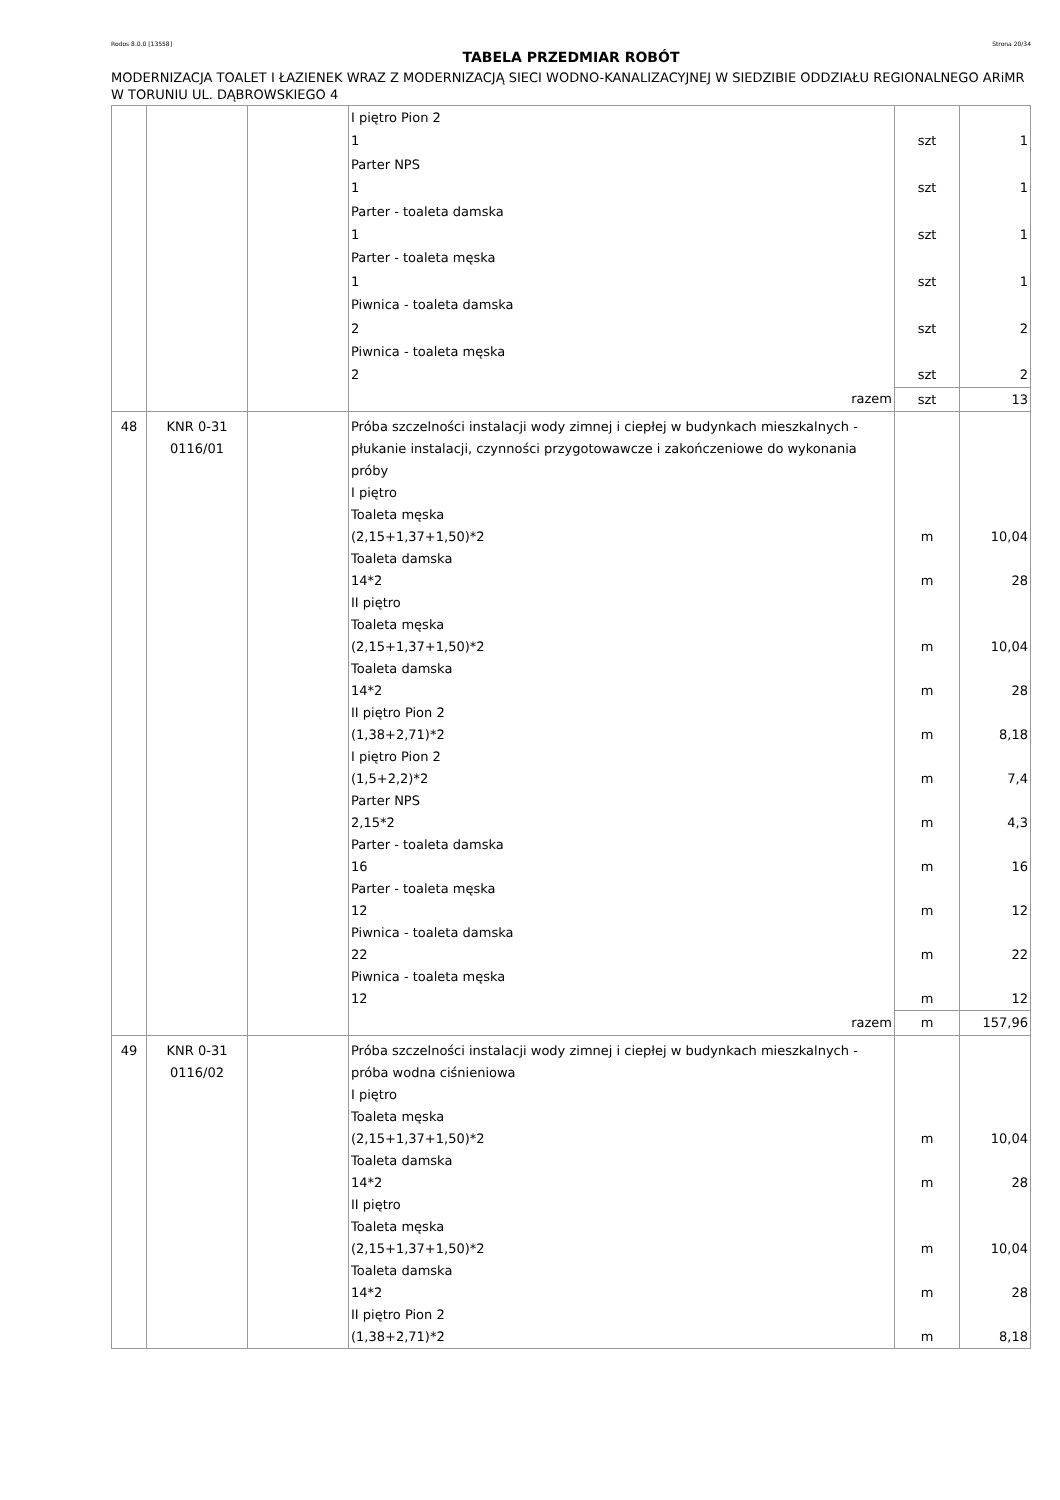Rodos 8.0.0 [13558] Strona 20/34
TABELA PRZEDMIAR ROBÓT
MODERNIZACJA TOALET I ŁAZIENEK WRAZ Z MODERNIZACJĄ SIECI WODNO-KANALIZACYJNEJ W SIEDZIBIE ODDZIAŁU REGIONALNEGO ARiMR W TORUNIU UL. DĄBROWSKIEGO 4
| | | | I piętro Pion 2 1 Parter NPS 1 Parter - toaleta damska 1 Parter - toaleta męska 1 Piwnica - toaleta damska 2 Piwnica - toaleta męska 2 | szt szt szt szt szt szt | 1 1 1 1 2 2 |
| | | | razem | szt | 13 |
| 48 | KNR 0-31 0116/01 | | Próba szczelności instalacji wody zimnej i ciepłej w budynkach mieszkalnych - płukanie instalacji, czynności przygotowawcze i zakończeniowe do wykonania próby I piętro Toaleta męska (2,15+1,37+1,50)*2 Toaleta damska 14*2 II piętro Toaleta męska (2,15+1,37+1,50)*2 Toaleta damska 14*2 II piętro Pion 2 (1,38+2,71)*2 I piętro Pion 2 (1,5+2,2)*2 Parter NPS 2,15*2 Parter - toaleta damska 16 Parter - toaleta męska 12 Piwnica - toaleta damska 22 Piwnica - toaleta męska 12 | m m m m m m m m m m m | 10,04 28 10,04 28 8,18 7,4 4,3 16 12 22 12 |
| | | | razem | m | 157,96 |
| 49 | KNR 0-31 0116/02 | | Próba szczelności instalacji wody zimnej i ciepłej w budynkach mieszkalnych - próba wodna ciśnieniowa I piętro Toaleta męska (2,15+1,37+1,50)*2 Toaleta damska 14*2 II piętro Toaleta męska (2,15+1,37+1,50)*2 Toaleta damska 14*2 II piętro Pion 2 (1,38+2,71)*2 | m m m m m | 10,04 28 10,04 28 8,18 |